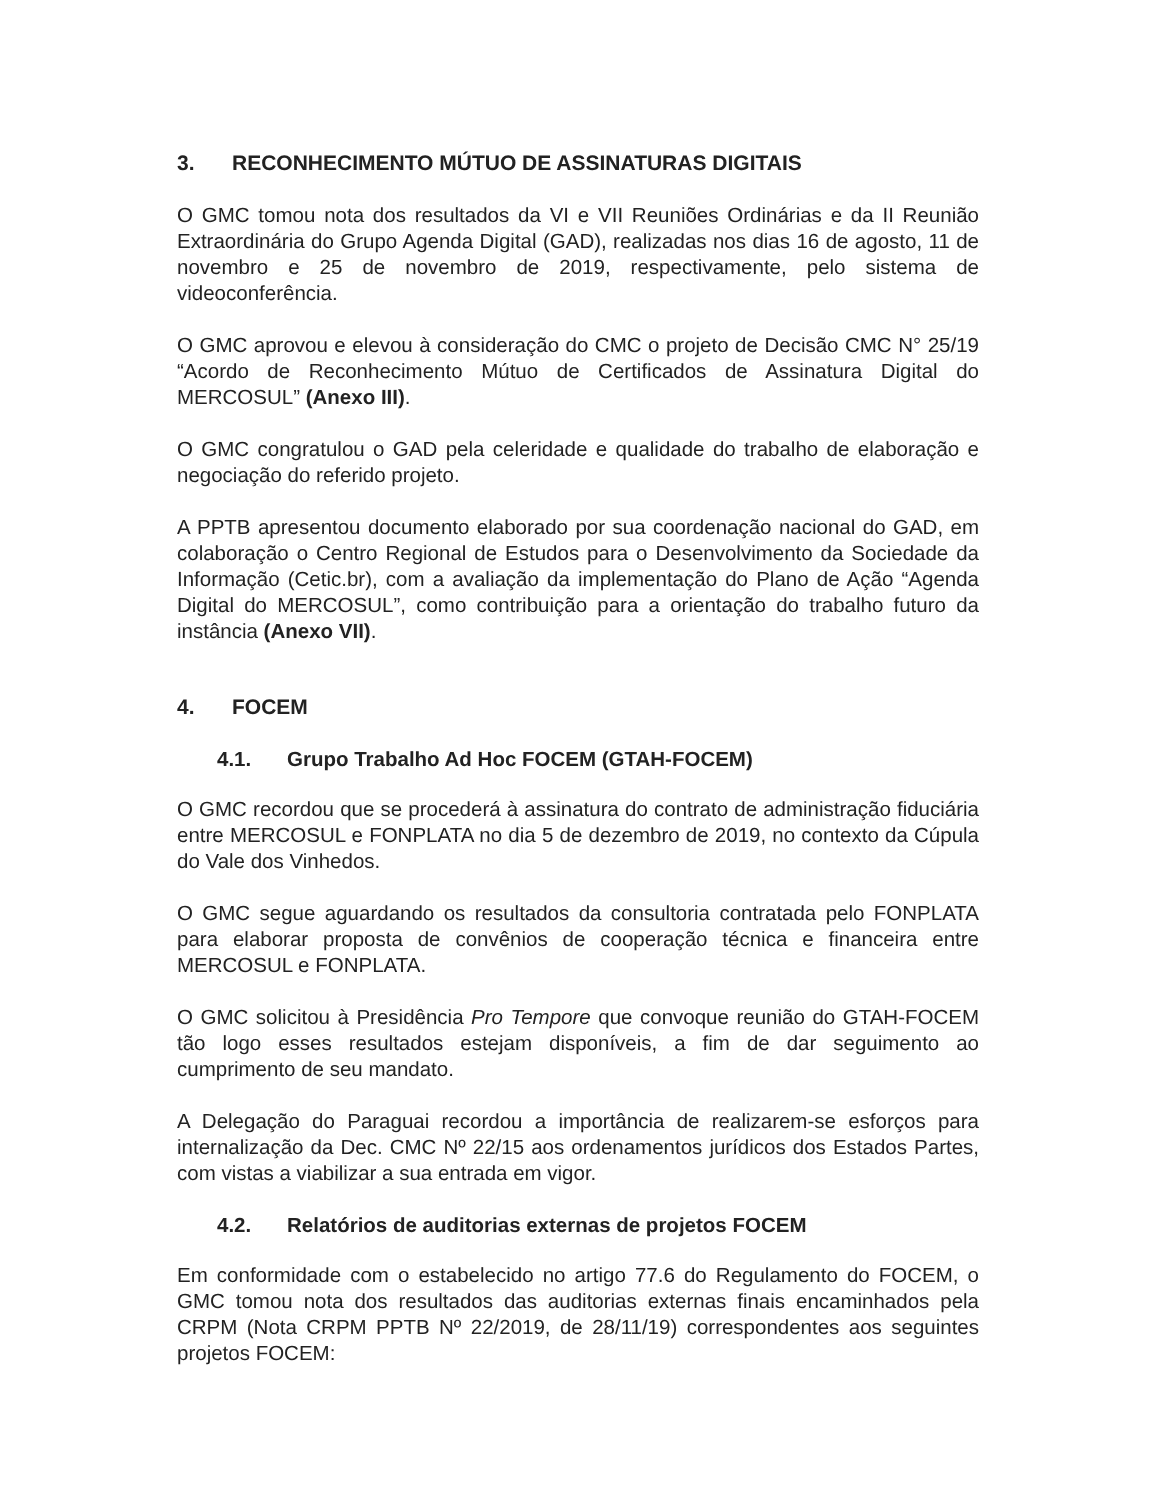3. RECONHECIMENTO MÚTUO DE ASSINATURAS DIGITAIS
O GMC tomou nota dos resultados da VI e VII Reuniões Ordinárias e da II Reunião Extraordinária do Grupo Agenda Digital (GAD), realizadas nos dias 16 de agosto, 11 de novembro e 25 de novembro de 2019, respectivamente, pelo sistema de videoconferência.
O GMC aprovou e elevou à consideração do CMC o projeto de Decisão CMC N° 25/19 “Acordo de Reconhecimento Mútuo de Certificados de Assinatura Digital do MERCOSUL” (Anexo III).
O GMC congratulou o GAD pela celeridade e qualidade do trabalho de elaboração e negociação do referido projeto.
A PPTB apresentou documento elaborado por sua coordenação nacional do GAD, em colaboração o Centro Regional de Estudos para o Desenvolvimento da Sociedade da Informação (Cetic.br), com a avaliação da implementação do Plano de Ação “Agenda Digital do MERCOSUL”, como contribuição para a orientação do trabalho futuro da instância (Anexo VII).
4. FOCEM
4.1. Grupo Trabalho Ad Hoc FOCEM (GTAH-FOCEM)
O GMC recordou que se procederá à assinatura do contrato de administração fiduciária entre MERCOSUL e FONPLATA no dia 5 de dezembro de 2019, no contexto da Cúpula do Vale dos Vinhedos.
O GMC segue aguardando os resultados da consultoria contratada pelo FONPLATA para elaborar proposta de convênios de cooperação técnica e financeira entre MERCOSUL e FONPLATA.
O GMC solicitou à Presidência Pro Tempore que convoque reunião do GTAH-FOCEM tão logo esses resultados estejam disponíveis, a fim de dar seguimento ao cumprimento de seu mandato.
A Delegação do Paraguai recordou a importância de realizarem-se esforços para internalização da Dec. CMC Nº 22/15 aos ordenamentos jurídicos dos Estados Partes, com vistas a viabilizar a sua entrada em vigor.
4.2. Relatórios de auditorias externas de projetos FOCEM
Em conformidade com o estabelecido no artigo 77.6 do Regulamento do FOCEM, o GMC tomou nota dos resultados das auditorias externas finais encaminhados pela CRPM (Nota CRPM PPTB Nº 22/2019, de 28/11/19) correspondentes aos seguintes projetos FOCEM: